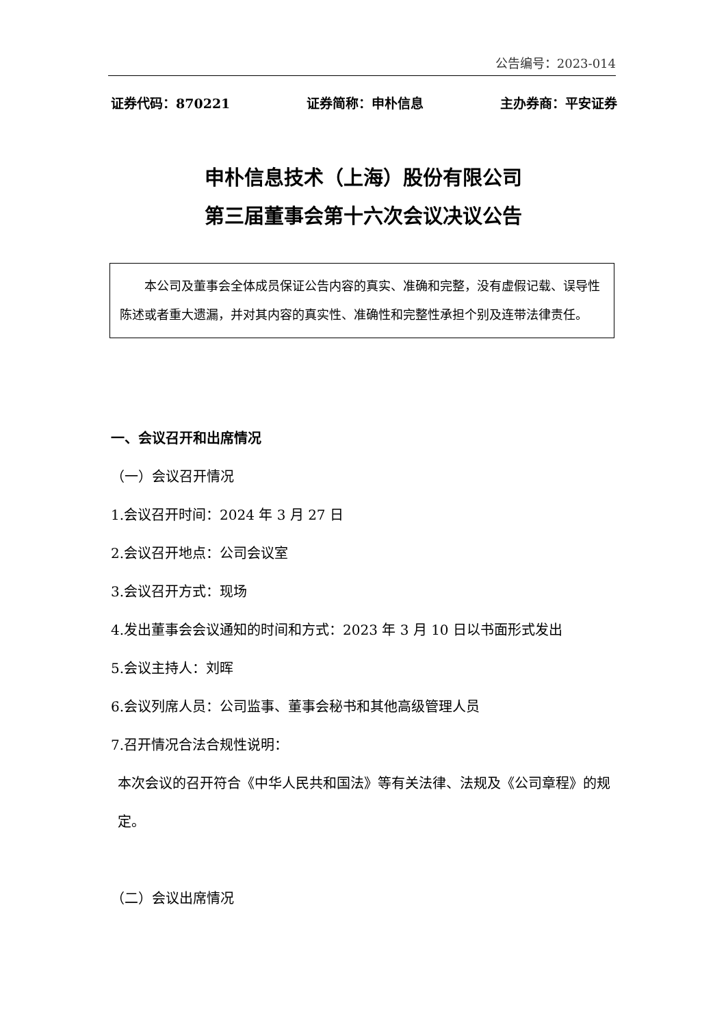公告编号：2023-014
证券代码：870221 证券简称：申朴信息 主办券商：平安证券
申朴信息技术（上海）股份有限公司
第三届董事会第十六次会议决议公告
本公司及董事会全体成员保证公告内容的真实、准确和完整，没有虚假记载、误导性陈述或者重大遗漏，并对其内容的真实性、准确性和完整性承担个别及连带法律责任。
一、会议召开和出席情况
（一）会议召开情况
1.会议召开时间：2024 年 3 月 27 日
2.会议召开地点：公司会议室
3.会议召开方式：现场
4.发出董事会会议通知的时间和方式：2023 年 3 月 10 日以书面形式发出
5.会议主持人：刘晖
6.会议列席人员：公司监事、董事会秘书和其他高级管理人员
7.召开情况合法合规性说明：
本次会议的召开符合《中华人民共和国法》等有关法律、法规及《公司章程》的规定。
（二）会议出席情况